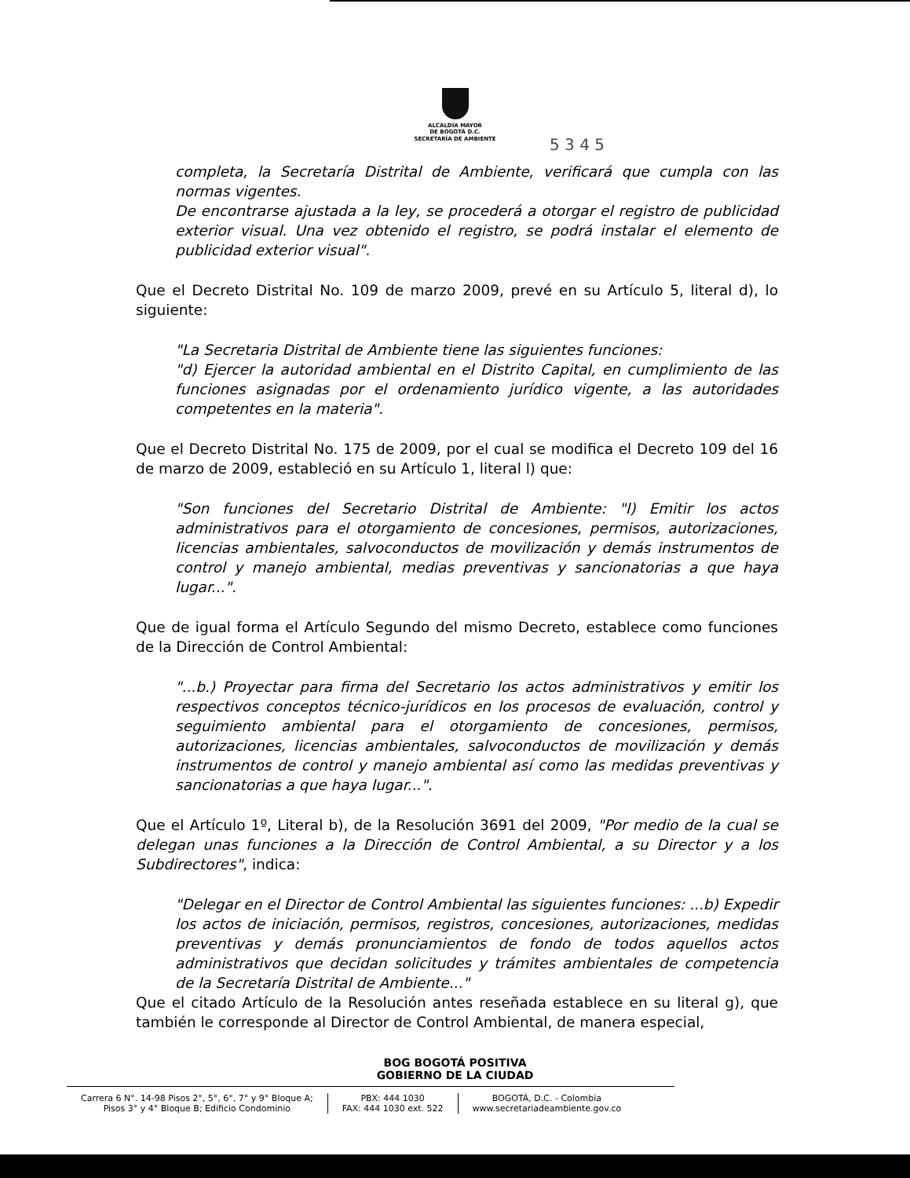ALCALDÍA MAYOR
DE BOGOTÁ D.C.
SECRETARÍA DE AMBIENTE
5 3 4 5
completa, la Secretaría Distrital de Ambiente, verificará que cumpla con las normas vigentes.
De encontrarse ajustada a la ley, se procederá a otorgar el registro de publicidad exterior visual. Una vez obtenido el registro, se podrá instalar el elemento de publicidad exterior visual".
Que el Decreto Distrital No. 109 de marzo 2009, prevé en su Artículo 5, literal d), lo siguiente:
"La Secretaria Distrital de Ambiente tiene las siguientes funciones:
"d) Ejercer la autoridad ambiental en el Distrito Capital, en cumplimiento de las funciones asignadas por el ordenamiento jurídico vigente, a las autoridades competentes en la materia".
Que el Decreto Distrital No. 175 de 2009, por el cual se modifica el Decreto 109 del 16 de marzo de 2009, estableció en su Artículo 1, literal l) que:
"Son funciones del Secretario Distrital de Ambiente: "l) Emitir los actos administrativos para el otorgamiento de concesiones, permisos, autorizaciones, licencias ambientales, salvoconductos de movilización y demás instrumentos de control y manejo ambiental, medias preventivas y sancionatorias a que haya lugar...".
Que de igual forma el Artículo Segundo del mismo Decreto, establece como funciones de la Dirección de Control Ambiental:
"...b.) Proyectar para firma del Secretario los actos administrativos y emitir los respectivos conceptos técnico-jurídicos en los procesos de evaluación, control y seguimiento ambiental para el otorgamiento de concesiones, permisos, autorizaciones, licencias ambientales, salvoconductos de movilización y demás instrumentos de control y manejo ambiental así como las medidas preventivas y sancionatorias a que haya lugar...".
Que el Artículo 1º, Literal b), de la Resolución 3691 del 2009, "Por medio de la cual se delegan unas funciones a la Dirección de Control Ambiental, a su Director y a los Subdirectores", indica:
"Delegar en el Director de Control Ambiental las siguientes funciones: ...b) Expedir los actos de iniciación, permisos, registros, concesiones, autorizaciones, medidas preventivas y demás pronunciamientos de fondo de todos aquellos actos administrativos que decidan solicitudes y trámites ambientales de competencia de la Secretaría Distrital de Ambiente..."
Que el citado Artículo de la Resolución antes reseñada establece en su literal g), que también le corresponde al Director de Control Ambiental, de manera especial,
BOG BOGOTÁ POSITIVA
GOBIERNO DE LA CIUDAD
Carrera 6 N°. 14-98 Pisos 2°, 5°, 6°, 7° y 9° Bloque A;
Pisos 3° y 4° Bloque B; Edificio Condominio
PBX: 444 1030
FAX: 444 1030 ext. 522
BOGOTÁ, D.C. - Colombia
www.secretariadeambiente.gov.co